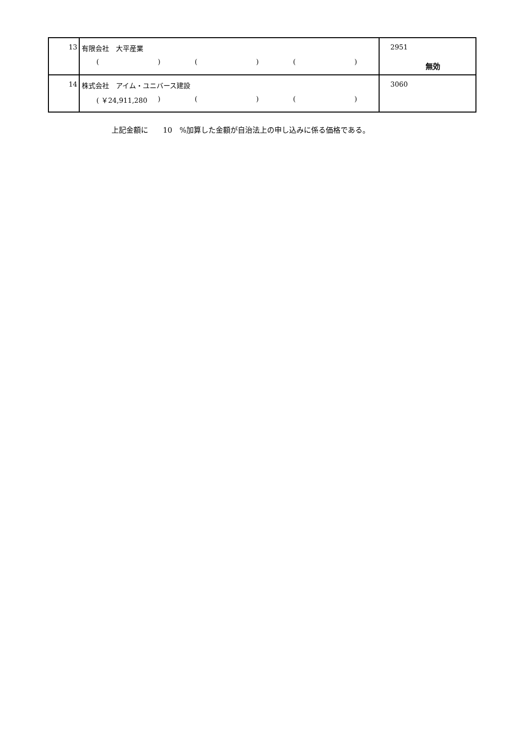| 13 | 有限会社 大平産業 ( ) ( ) ( ) | 2951 無効 |
| 14 | 株式会社 アイム・ユニバース建設 ( ￥24,911,280 ) ( ) ( ) | 3060 |
上記金額に　　10　%加算した金額が自治法上の申し込みに係る価格である。